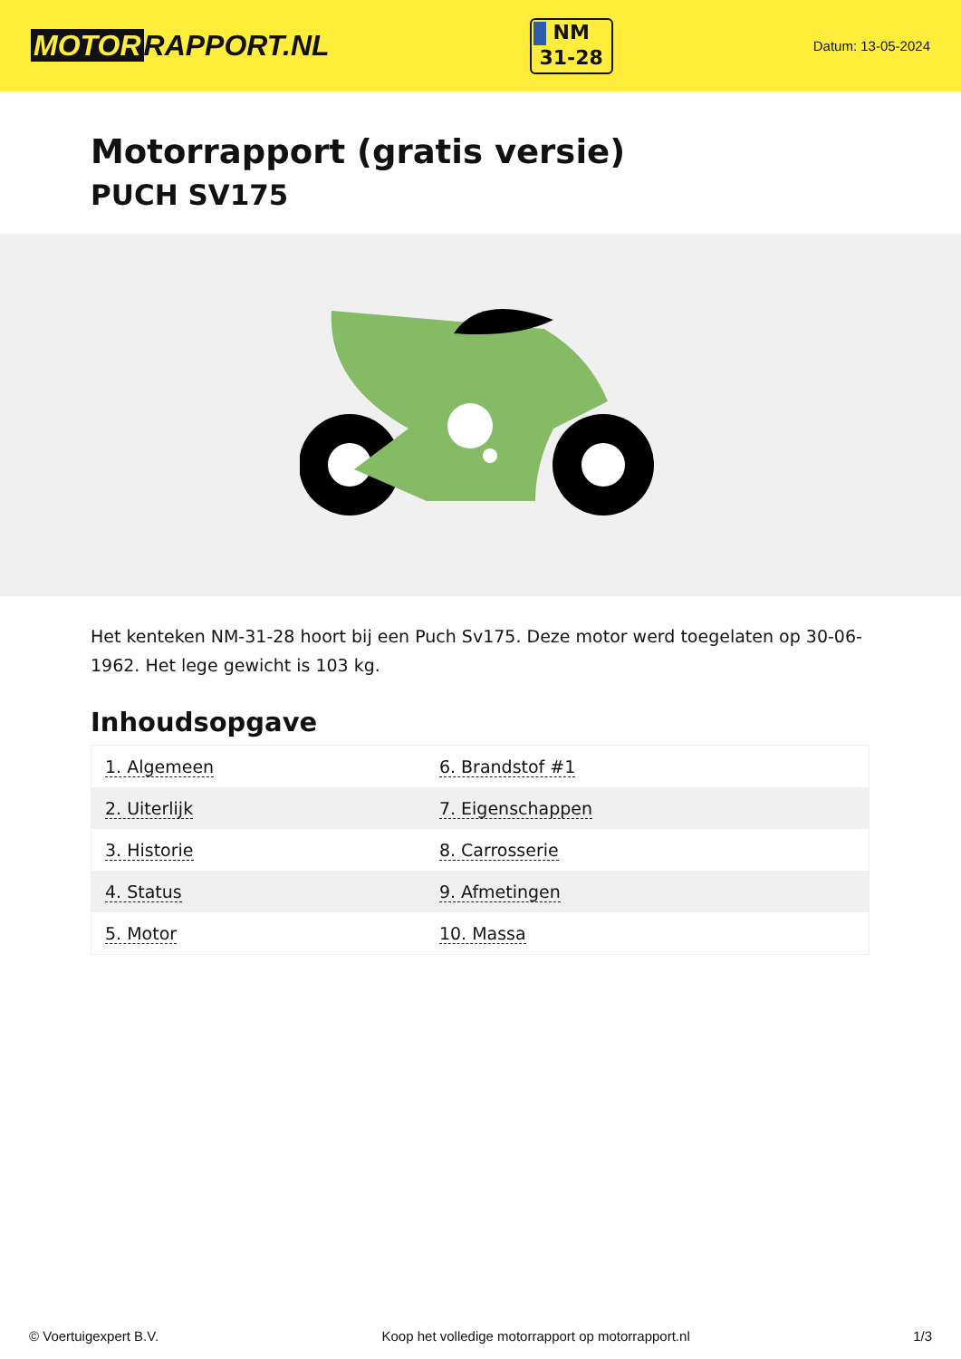MOTOR RAPPORT.NL
NM
31-28
Datum: 13-05-2024
Motorrapport (gratis versie)
PUCH SV175
Het kenteken NM-31-28 hoort bij een Puch Sv175. Deze motor werd toegelaten op 30-06-1962. Het lege gewicht is 103 kg.
Inhoudsopgave
| 1. Algemeen | 6. Brandstof #1 |
| 2. Uiterlijk | 7. Eigenschappen |
| 3. Historie | 8. Carrosserie |
| 4. Status | 9. Afmetingen |
| 5. Motor | 10. Massa |
© Voertuigexpert B.V. Koop het volledige motorrapport op motorrapport.nl 1/3